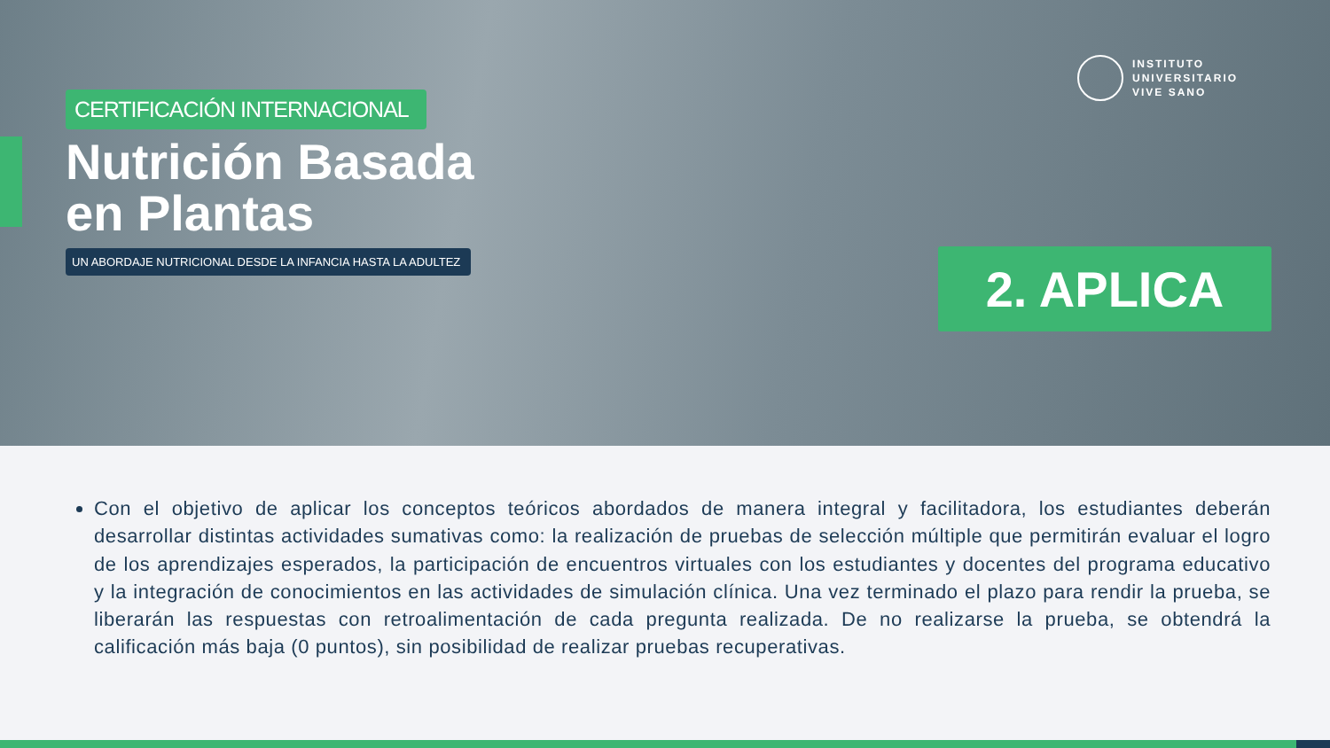CERTIFICACIÓN INTERNACIONAL
Nutrición Basada
en Plantas
UN ABORDAJE NUTRICIONAL DESDE LA INFANCIA HASTA LA ADULTEZ
INSTITUTO
UNIVERSITARIO
VIVE SANO
2. APLICA
Con el objetivo de aplicar los conceptos teóricos abordados de manera integral y facilitadora, los estudiantes deberán desarrollar distintas actividades sumativas como: la realización de pruebas de selección múltiple que permitirán evaluar el logro de los aprendizajes esperados, la participación de encuentros virtuales con los estudiantes y docentes del programa educativo y la integración de conocimientos en las actividades de simulación clínica. Una vez terminado el plazo para rendir la prueba, se liberarán las respuestas con retroalimentación de cada pregunta realizada. De no realizarse la prueba, se obtendrá la calificación más baja (0 puntos), sin posibilidad de realizar pruebas recuperativas.